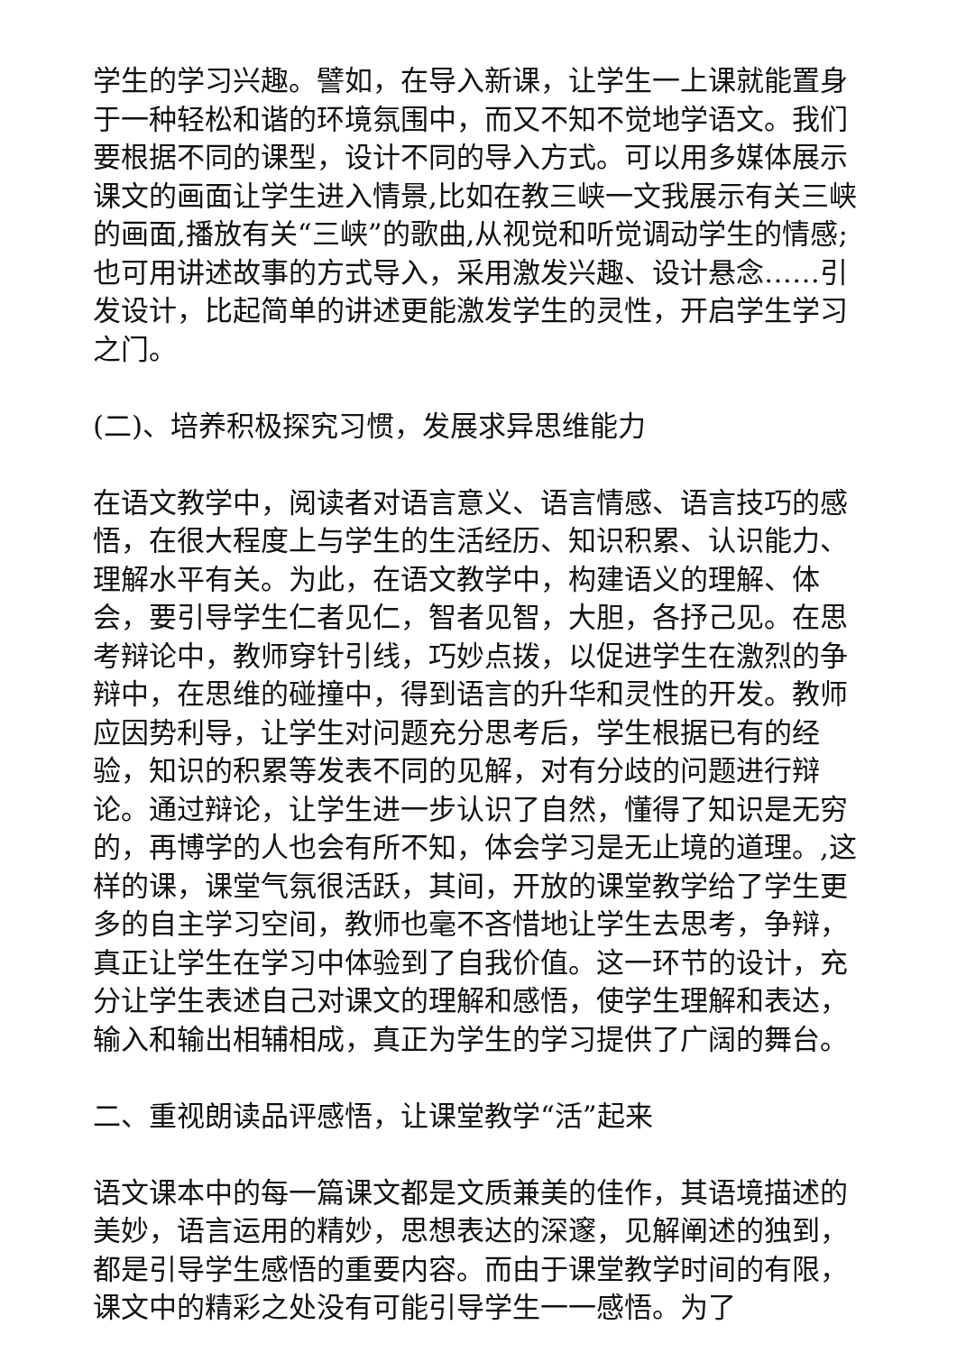学生的学习兴趣。譬如，在导入新课，让学生一上课就能置身于一种轻松和谐的环境氛围中，而又不知不觉地学语文。我们要根据不同的课型，设计不同的导入方式。可以用多媒体展示课文的画面让学生进入情景,比如在教三峡一文我展示有关三峡的画面,播放有关“三峡”的歌曲,从视觉和听觉调动学生的情感;也可用讲述故事的方式导入，采用激发兴趣、设计悬念……引发设计，比起简单的讲述更能激发学生的灵性，开启学生学习之门。
(二)、培养积极探究习惯，发展求异思维能力
在语文教学中，阅读者对语言意义、语言情感、语言技巧的感悟，在很大程度上与学生的生活经历、知识积累、认识能力、理解水平有关。为此，在语文教学中，构建语义的理解、体会，要引导学生仁者见仁，智者见智，大胆，各抒己见。在思考辩论中，教师穿针引线，巧妙点拨，以促进学生在激烈的争辩中，在思维的碰撞中，得到语言的升华和灵性的开发。教师应因势利导，让学生对问题充分思考后，学生根据已有的经验，知识的积累等发表不同的见解，对有分歧的问题进行辩论。通过辩论，让学生进一步认识了自然，懂得了知识是无穷的，再博学的人也会有所不知，体会学习是无止境的道理。,这样的课，课堂气氛很活跃，其间，开放的课堂教学给了学生更多的自主学习空间，教师也毫不吝惜地让学生去思考，争辩，真正让学生在学习中体验到了自我价值。这一环节的设计，充分让学生表述自己对课文的理解和感悟，使学生理解和表达，输入和输出相辅相成，真正为学生的学习提供了广阔的舞台。
二、重视朗读品评感悟，让课堂教学“活”起来
语文课本中的每一篇课文都是文质兼美的佳作，其语境描述的美妙，语言运用的精妙，思想表达的深邃，见解阐述的独到，都是引导学生感悟的重要内容。而由于课堂教学时间的有限，课文中的精彩之处没有可能引导学生一一感悟。为了